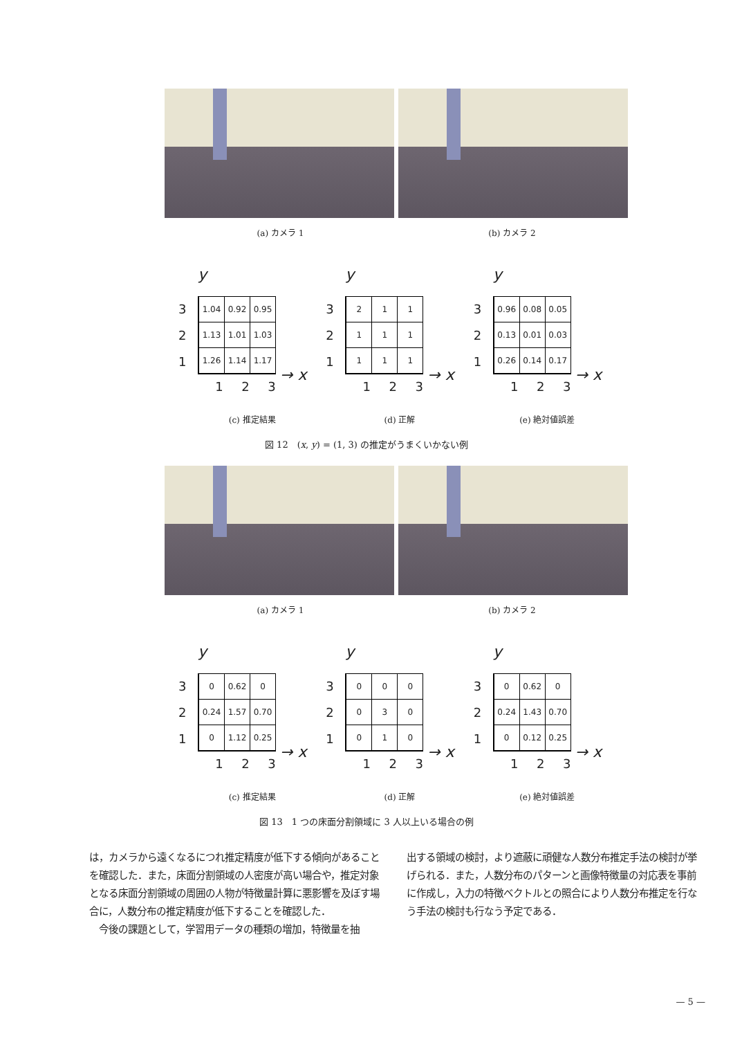(a) カメラ 1 (b) カメラ 2
y
3
2
1
| 1.04 | 0.92 | 0.95 |
| 1.13 | 1.01 | 1.03 |
| 1.26 | 1.14 | 1.17 |
→ x
1 2 3
y
3
2
1
| 2 | 1 | 1 |
| 1 | 1 | 1 |
| 1 | 1 | 1 |
→ x
1 2 3
y
3
2
1
| 0.96 | 0.08 | 0.05 |
| 0.13 | 0.01 | 0.03 |
| 0.26 | 0.14 | 0.17 |
→ x
1 2 3
(c) 推定結果 (d) 正解 (e) 絶対値誤差
図 12　(x, y) = (1, 3) の推定がうまくいかない例
(a) カメラ 1 (b) カメラ 2
y
3
2
1
| 0 | 0.62 | 0 |
| 0.24 | 1.57 | 0.70 |
| 0 | 1.12 | 0.25 |
→ x
1 2 3
y
3
2
1
| 0 | 0 | 0 |
| 0 | 3 | 0 |
| 0 | 1 | 0 |
→ x
1 2 3
y
3
2
1
| 0 | 0.62 | 0 |
| 0.24 | 1.43 | 0.70 |
| 0 | 0.12 | 0.25 |
→ x
1 2 3
(c) 推定結果 (d) 正解 (e) 絶対値誤差
図 13　1 つの床面分割領域に 3 人以上いる場合の例
は，カメラから遠くなるにつれ推定精度が低下する傾向があることを確認した．また，床面分割領域の人密度が高い場合や，推定対象となる床面分割領域の周囲の人物が特徴量計算に悪影響を及ぼす場合に，人数分布の推定精度が低下することを確認した．
　今後の課題として，学習用データの種類の増加，特徴量を抽
出する領域の検討，より遮蔽に頑健な人数分布推定手法の検討が挙げられる．また，人数分布のパターンと画像特徴量の対応表を事前に作成し，入力の特徴ベクトルとの照合により人数分布推定を行なう手法の検討も行なう予定である．
— 5 —